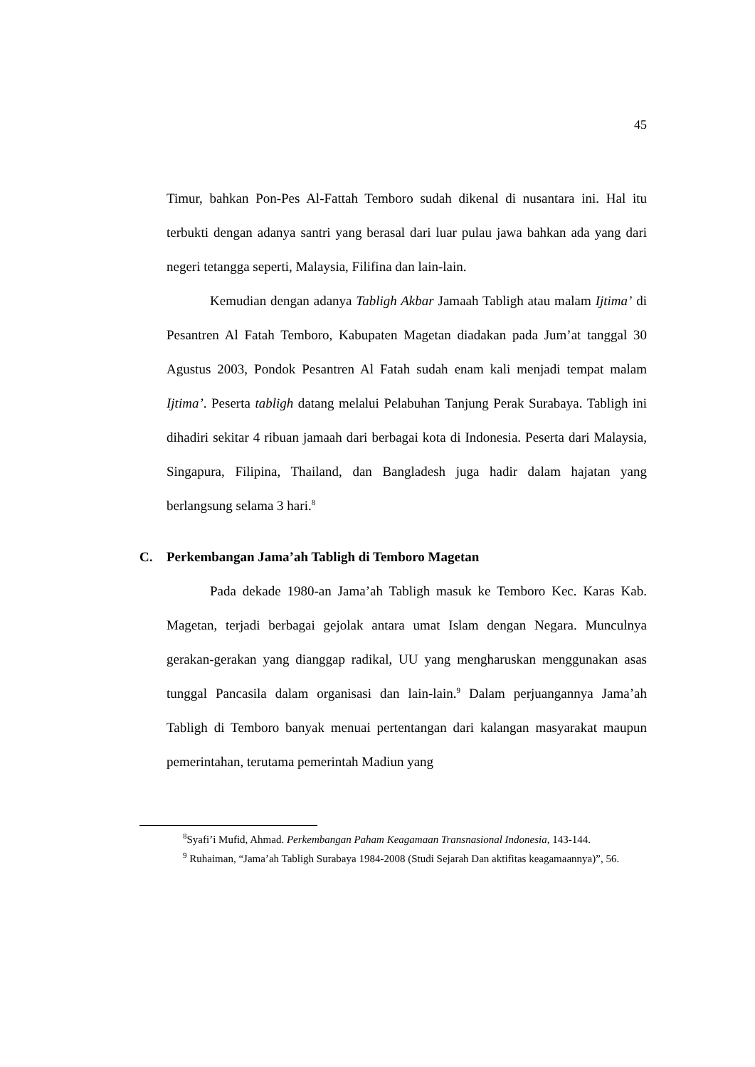45
Timur, bahkan Pon-Pes Al-Fattah Temboro sudah dikenal di nusantara ini. Hal itu terbukti dengan adanya santri yang berasal dari luar pulau jawa bahkan ada yang dari negeri tetangga seperti, Malaysia, Filifina dan lain-lain.
Kemudian dengan adanya Tabligh Akbar Jamaah Tabligh atau malam Ijtima’ di Pesantren Al Fatah Temboro, Kabupaten Magetan diadakan pada Jum’at tanggal 30 Agustus 2003, Pondok Pesantren Al Fatah sudah enam kali menjadi tempat malam Ijtima’. Peserta tabligh datang melalui Pelabuhan Tanjung Perak Surabaya. Tabligh ini dihadiri sekitar 4 ribuan jamaah dari berbagai kota di Indonesia. Peserta dari Malaysia, Singapura, Filipina, Thailand, dan Bangladesh juga hadir dalam hajatan yang berlangsung selama 3 hari.<sup>8</sup>
C. Perkembangan Jama’ah Tabligh di Temboro Magetan
Pada dekade 1980-an Jama’ah Tabligh masuk ke Temboro Kec. Karas Kab. Magetan, terjadi berbagai gejolak antara umat Islam dengan Negara. Munculnya gerakan-gerakan yang dianggap radikal, UU yang mengharuskan menggunakan asas tunggal Pancasila dalam organisasi dan lain-lain.<sup>9</sup> Dalam perjuangannya Jama’ah Tabligh di Temboro banyak menuai pertentangan dari kalangan masyarakat maupun pemerintahan, terutama pemerintah Madiun yang
<sup>8</sup> Syafi’i Mufid, Ahmad. Perkembangan Paham Keagamaan Transnasional Indonesia, 143-144.
<sup>9</sup> Ruhaiman, “Jama’ah Tabligh Surabaya 1984-2008 (Studi Sejarah Dan aktifitas keagamaannya)”, 56.